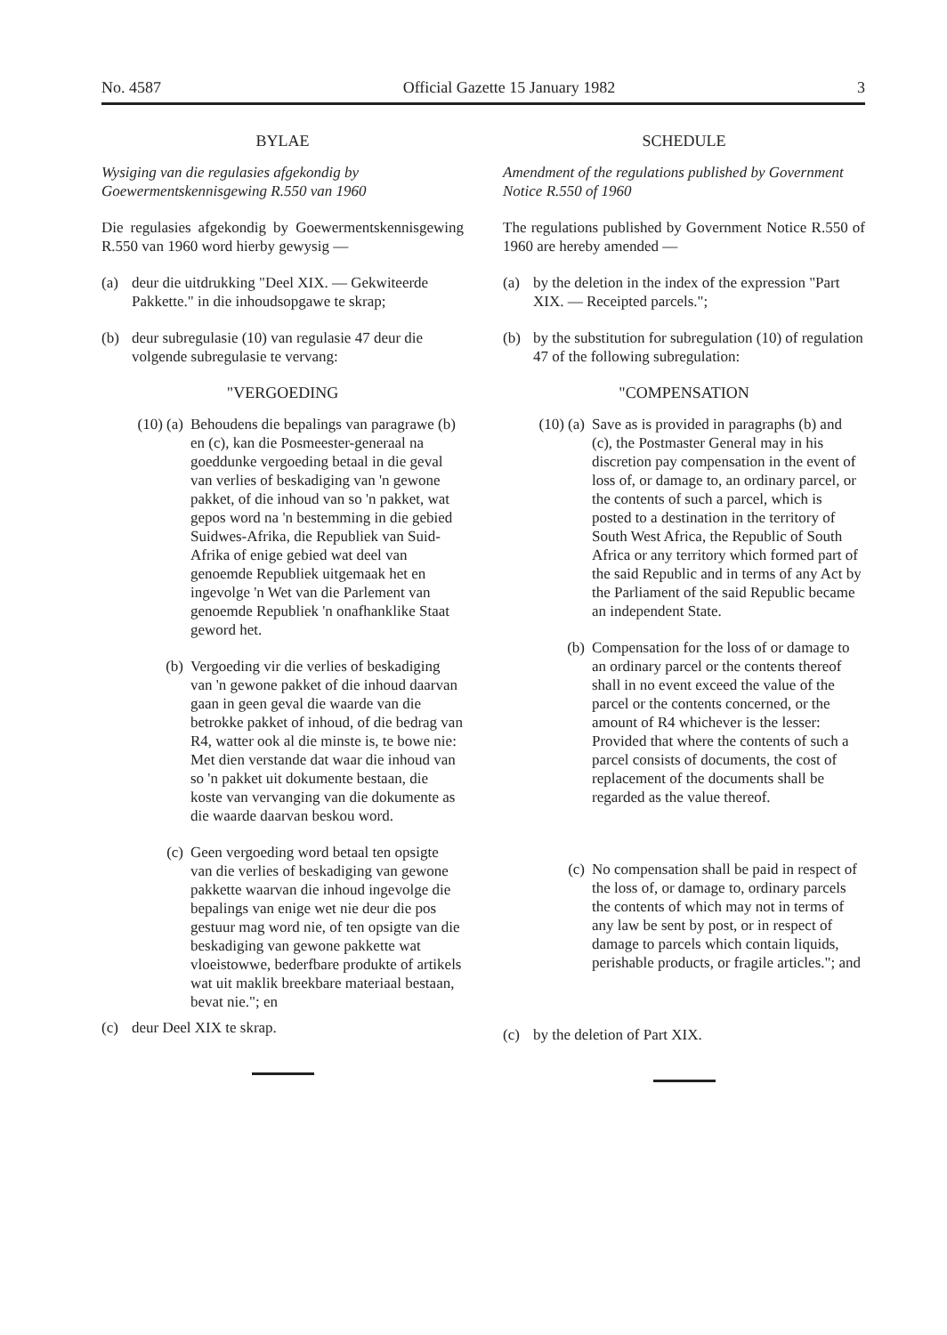No. 4587 Official Gazette 15 January 1982 3
BYLAE
Wysiging van die regulasies afgekondig by Goewermentskennisgewing R.550 van 1960
Die regulasies afgekondig by Goewermentskennisgewing R.550 van 1960 word hierby gewysig —
(a) deur die uitdrukking "Deel XIX. — Gekwiteerde Pakkette." in die inhoudsopgawe te skrap;
(b) deur subregulasie (10) van regulasie 47 deur die volgende subregulasie te vervang:
"VERGOEDING
(10) (a) Behoudens die bepalings van paragrawe (b) en (c), kan die Posmeester-generaal na goeddunke vergoeding betaal in die geval van verlies of beskadiging van 'n gewone pakket, of die inhoud van so 'n pakket, wat gepos word na 'n bestemming in die gebied Suidwes-Afrika, die Republiek van Suid-Afrika of enige gebied wat deel van genoemde Republiek uitgemaak het en ingevolge 'n Wet van die Parlement van genoemde Republiek 'n onafhanklike Staat geword het.
(b) Vergoeding vir die verlies of beskadiging van 'n gewone pakket of die inhoud daarvan gaan in geen geval die waarde van die betrokke pakket of inhoud, of die bedrag van R4, watter ook al die minste is, te bowe nie: Met dien verstande dat waar die inhoud van so 'n pakket uit dokumente bestaan, die koste van vervanging van die dokumente as die waarde daarvan beskou word.
(c) Geen vergoeding word betaal ten opsigte van die verlies of beskadiging van gewone pakkette waarvan die inhoud ingevolge die bepalings van enige wet nie deur die pos gestuur mag word nie, of ten opsigte van die beskadiging van gewone pakkette wat vloeistowwe, bederfbare produkte of artikels wat uit maklik breekbare materiaal bestaan, bevat nie."; en
(c) deur Deel XIX te skrap.
SCHEDULE
Amendment of the regulations published by Government Notice R.550 of 1960
The regulations published by Government Notice R.550 of 1960 are hereby amended —
(a) by the deletion in the index of the expression "Part XIX. — Receipted parcels.";
(b) by the substitution for subregulation (10) of regulation 47 of the following subregulation:
"COMPENSATION
(10) (a) Save as is provided in paragraphs (b) and (c), the Postmaster General may in his discretion pay compensation in the event of loss of, or damage to, an ordinary parcel, or the contents of such a parcel, which is posted to a destination in the territory of South West Africa, the Republic of South Africa or any territory which formed part of the said Republic and in terms of any Act by the Parliament of the said Republic became an independent State.
(b) Compensation for the loss of or damage to an ordinary parcel or the contents thereof shall in no event exceed the value of the parcel or the contents concerned, or the amount of R4 whichever is the lesser: Provided that where the contents of such a parcel consists of documents, the cost of replacement of the documents shall be regarded as the value thereof.
(c) No compensation shall be paid in respect of the loss of, or damage to, ordinary parcels the contents of which may not in terms of any law be sent by post, or in respect of damage to parcels which contain liquids, perishable products, or fragile articles."; and
(c) by the deletion of Part XIX.